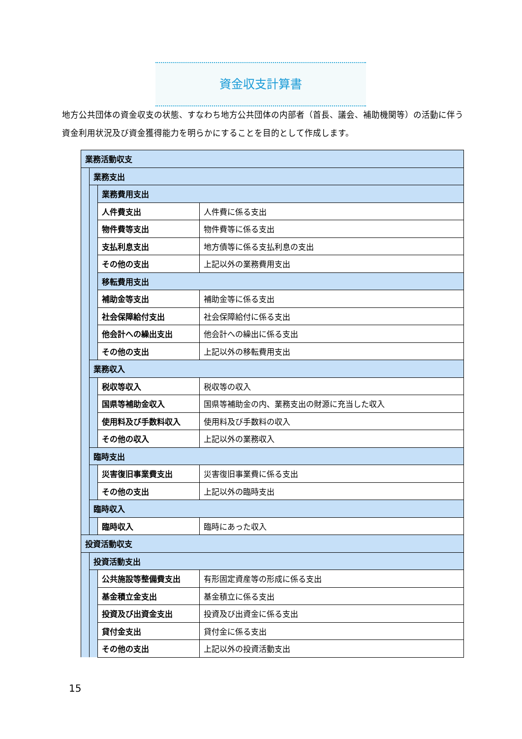資金収支計算書
地方公共団体の資金収支の状態、すなわち地方公共団体の内部者（首長、議会、補助機関等）の活動に伴う資金利用状況及び資金獲得能力を明らかにすることを目的として作成します。
| 業務活動収支 | | | |
| | 業務支出 | | |
| | | 業務費用支出 | |
| | | 人件費支出 | 人件費に係る支出 |
| | | 物件費等支出 | 物件費等に係る支出 |
| | | 支払利息支出 | 地方債等に係る支払利息の支出 |
| | | その他の支出 | 上記以外の業務費用支出 |
| | | 移転費用支出 | |
| | | 補助金等支出 | 補助金等に係る支出 |
| | | 社会保障給付支出 | 社会保障給付に係る支出 |
| | | 他会計への繰出支出 | 他会計への繰出に係る支出 |
| | | その他の支出 | 上記以外の移転費用支出 |
| | 業務収入 | | |
| | | 税収等収入 | 税収等の収入 |
| | | 国県等補助金収入 | 国県等補助金の内、業務支出の財源に充当した収入 |
| | | 使用料及び手数料収入 | 使用料及び手数料の収入 |
| | | その他の収入 | 上記以外の業務収入 |
| | 臨時支出 | | |
| | | 災害復旧事業費支出 | 災害復旧事業費に係る支出 |
| | | その他の支出 | 上記以外の臨時支出 |
| | 臨時収入 | | |
| | | 臨時収入 | 臨時にあった収入 |
| 投資活動収支 | | | |
| | 投資活動支出 | | |
| | | 公共施設等整備費支出 | 有形固定資産等の形成に係る支出 |
| | | 基金積立金支出 | 基金積立に係る支出 |
| | | 投資及び出資金支出 | 投資及び出資金に係る支出 |
| | | 貸付金支出 | 貸付金に係る支出 |
| | | その他の支出 | 上記以外の投資活動支出 |
15